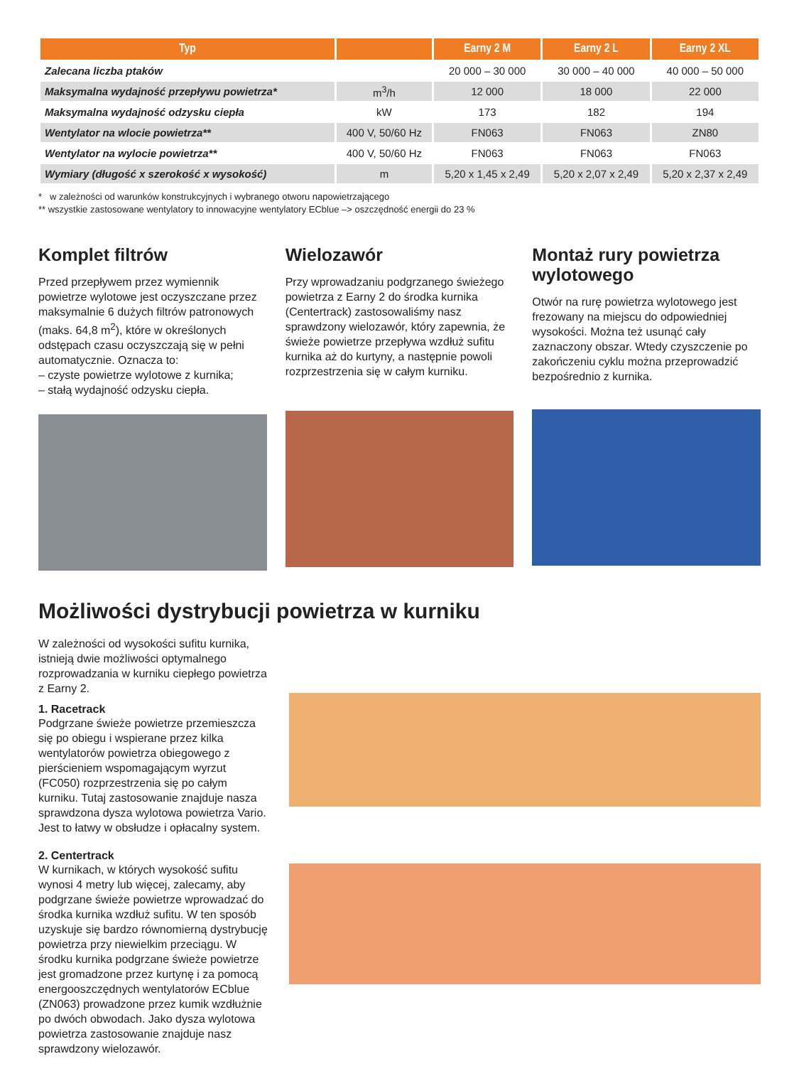| Typ | | Earny 2 M | Earny 2 L | Earny 2 XL |
| --- | --- | --- | --- | --- |
| Zalecana liczba ptaków | | 20 000 – 30 000 | 30 000 – 40 000 | 40 000 – 50 000 |
| Maksymalna wydajność przepływu powietrza* | m<sup>3</sup>/h | 12 000 | 18 000 | 22 000 |
| Maksymalna wydajność odzysku ciepła | kW | 173 | 182 | 194 |
| Wentylator na wlocie powietrza** | 400 V, 50/60 Hz | FN063 | FN063 | ZN80 |
| Wentylator na wylocie powietrza** | 400 V, 50/60 Hz | FN063 | FN063 | FN063 |
| Wymiary (długość x szerokość x wysokość) | m | 5,20 x 1,45 x 2,49 | 5,20 x 2,07 x 2,49 | 5,20 x 2,37 x 2,49 |
* w zależności od warunków konstrukcyjnych i wybranego otworu napowietrzającego
** wszystkie zastosowane wentylatory to innowacyjne wentylatory ECblue –> oszczędność energii do 23 %
Komplet filtrów
Przed przepływem przez wymiennik powietrze wylotowe jest oczyszczane przez maksymalnie 6 dużych filtrów patronowych (maks. 64,8 m<sup>2</sup>), które w określonych odstępach czasu oczyszczają się w pełni automatycznie. Oznacza to:
– czyste powietrze wylotowe z kurnika;
– stałą wydajność odzysku ciepła.
Wielozawór
Przy wprowadzaniu podgrzanego świeżego powietrza z Earny 2 do środka kurnika (Centertrack) zastosowaliśmy nasz sprawdzony wielozawór, który zapewnia, że świeże powietrze przepływa wzdłuż sufitu kurnika aż do kurtyny, a następnie powoli rozprzestrzenia się w całym kurniku.
Montaż rury powietrza wylotowego
Otwór na rurę powietrza wylotowego jest frezowany na miejscu do odpowiedniej wysokości. Można też usunąć cały zaznaczony obszar. Wtedy czyszczenie po zakończeniu cyklu można przeprowadzić bezpośrednio z kurnika.
Możliwości dystrybucji powietrza w kurniku
W zależności od wysokości sufitu kurnika, istnieją dwie możliwości optymalnego rozprowadzania w kurniku ciepłego powietrza z Earny 2.
1. Racetrack
Podgrzane świeże powietrze przemieszcza się po obiegu i wspierane przez kilka wentylatorów powietrza obiegowego z pierścieniem wspomagającym wyrzut (FC050) rozprzestrzenia się po całym kurniku. Tutaj zastosowanie znajduje nasza sprawdzona dysza wylotowa powietrza Vario. Jest to łatwy w obsłudze i opłacalny system.
2. Centertrack
W kurnikach, w których wysokość sufitu wynosi 4 metry lub więcej, zalecamy, aby podgrzane świeże powietrze wprowadzać do środka kurnika wzdłuż sufitu. W ten sposób uzyskuje się bardzo równomierną dystrybucję powietrza przy niewielkim przeciągu. W środku kurnika podgrzane świeże powietrze jest gromadzone przez kurtynę i za pomocą energooszczędnych wentylatorów ECblue (ZN063) prowadzone przez kumik wzdłużnie po dwóch obwodach. Jako dysza wylotowa powietrza zastosowanie znajduje nasz sprawdzony wielozawór.